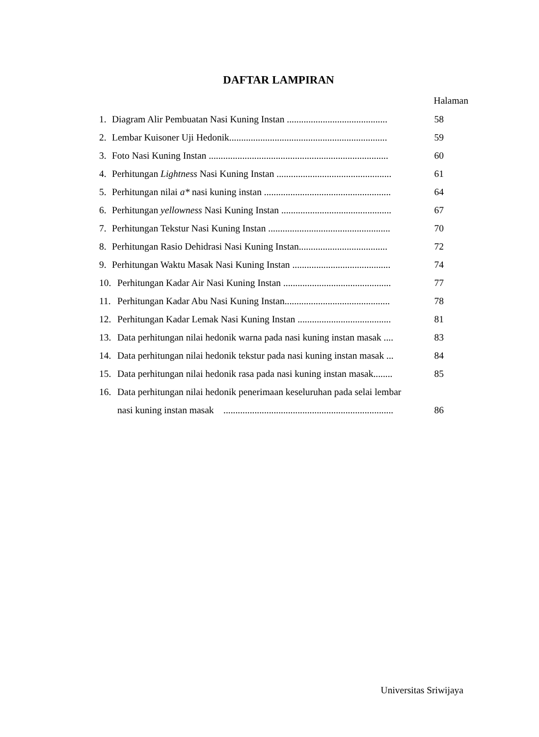DAFTAR LAMPIRAN
Halaman
1. Diagram Alir Pembuatan Nasi Kuning Instan .......................................... 58
2. Lembar Kuisoner Uji Hedonik.................................................................. 59
3. Foto Nasi Kuning Instan ........................................................................... 60
4. Perhitungan Lightness Nasi Kuning Instan ................................................ 61
5. Perhitungan nilai a* nasi kuning instan ..................................................... 64
6. Perhitungan yellowness Nasi Kuning Instan .............................................. 67
7. Perhitungan Tekstur Nasi Kuning Instan ................................................... 70
8. Perhitungan Rasio Dehidrasi Nasi Kuning Instan..................................... 72
9. Perhitungan Waktu Masak Nasi Kuning Instan ......................................... 74
10. Perhitungan Kadar Air Nasi Kuning Instan ............................................. 77
11. Perhitungan Kadar Abu Nasi Kuning Instan............................................ 78
12. Perhitungan Kadar Lemak Nasi Kuning Instan ....................................... 81
13. Data perhitungan nilai hedonik warna pada nasi kuning instan masak .... 83
14. Data perhitungan nilai hedonik tekstur pada nasi kuning instan masak ... 84
15. Data perhitungan nilai hedonik rasa pada nasi kuning instan masak........ 85
16. Data perhitungan nilai hedonik penerimaan keseluruhan pada selai lembar
nasi kuning instan masak ....................................................................... 86
Universitas Sriwijaya